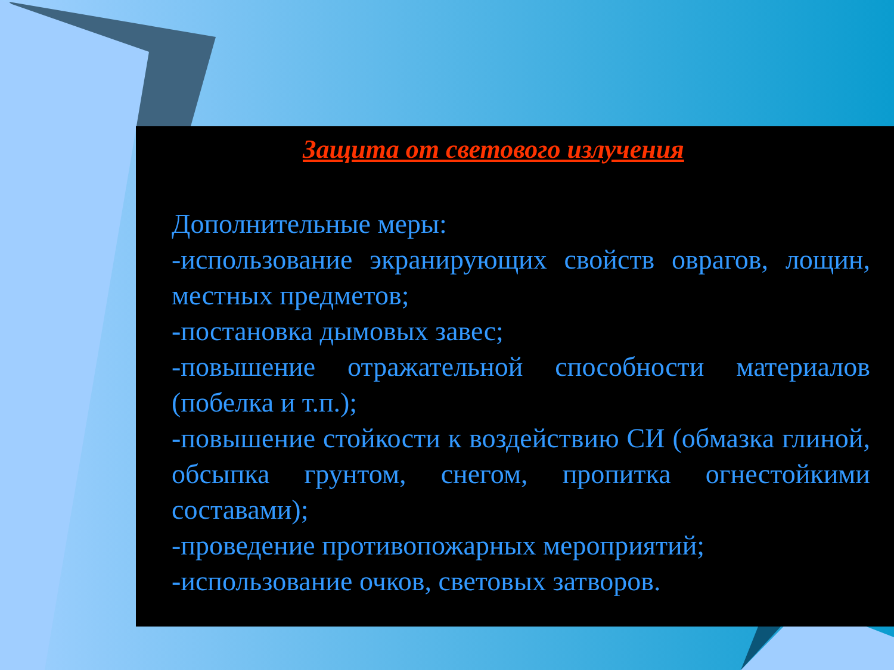Защита от светового излучения
Дополнительные меры:
-использование экранирующих свойств оврагов, лощин, местных предметов;
-постановка дымовых завес;
-повышение отражательной способности материалов (побелка и т.п.);
-повышение стойкости к воздействию СИ (обмазка глиной, обсыпка грунтом, снегом, пропитка огнестойкими составами);
-проведение противопожарных мероприятий;
-использование очков, световых затворов.